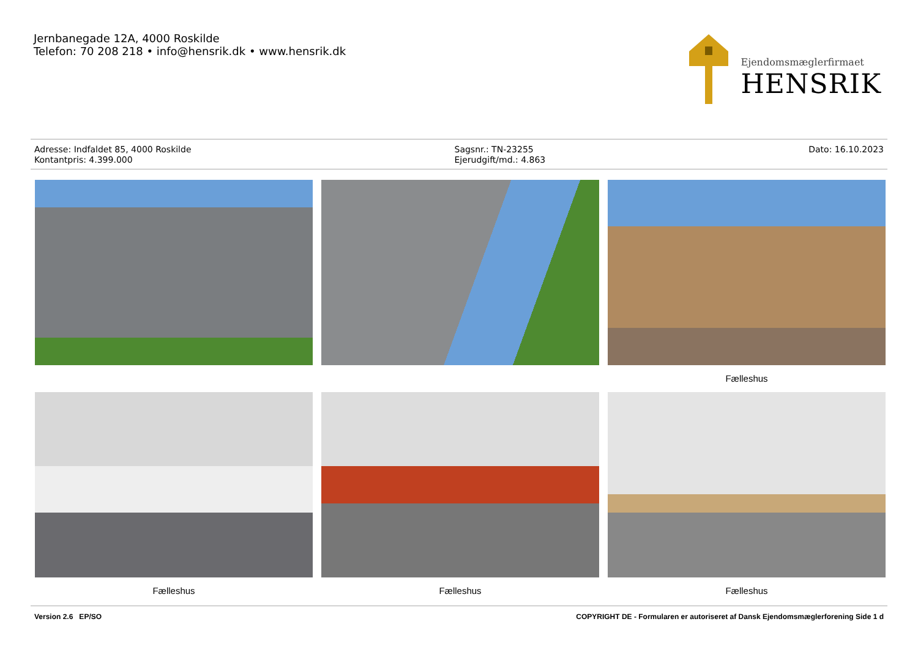Jernbanegade 12A, 4000 Roskilde
Telefon: 70 208 218 • info@hensrik.dk • www.hensrik.dk
Ejendomsmæglerfirmaet
HENSRIK
Adresse: Indfaldet 85, 4000 Roskilde
Kontantpris: 4.399.000
Sagsnr.: TN-23255
Ejerudgift/md.: 4.863
Dato: 16.10.2023
Fælleshus
Fælleshus
Fælleshus
Fælleshus
Version 2.6 EP/SO COPYRIGHT DE - Formularen er autoriseret af Dansk Ejendomsmæglerforening Side 1 d